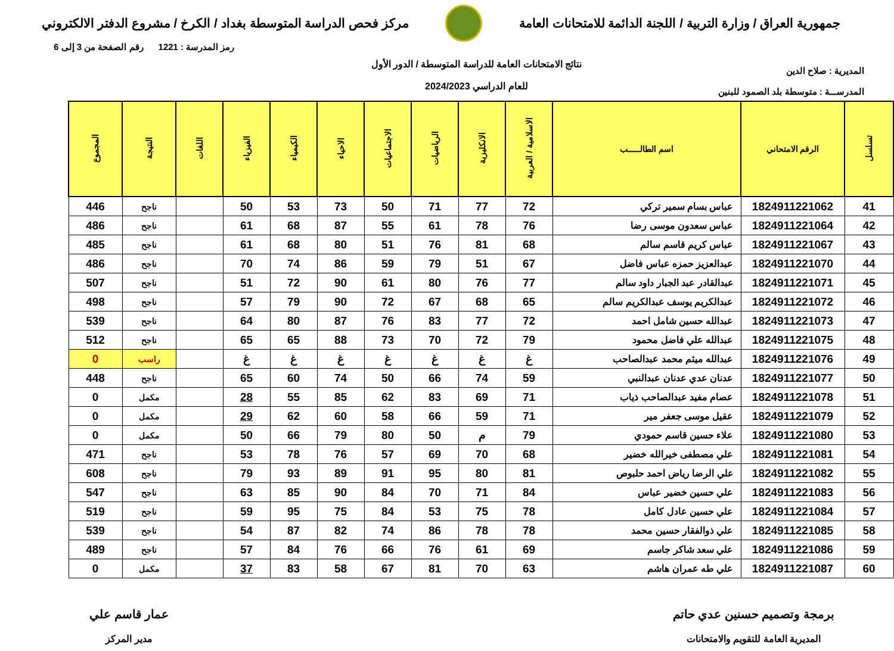جمهورية العراق / وزارة التربية / اللجنة الدائمة للامتحانات العامة
مركز فحص الدراسة المتوسطة بغداد / الكرخ / مشروع الدفتر الالكتروني
المديرية : صلاح الدين
المدرســـة : متوسطة بلد الصمود للبنين
نتائج الامتحانات العامة للدراسة المتوسطة / الدور الأول
للعام الدراسي 2024/2023
رمز المدرسة : 1221 رقم الصفحة من 3 إلى 6
| تسلسل | الرقم الامتحاني | اسم الطالـــــب | الاسلامية / العربية | الانكليزية | الرياضيات | الاجتماعيات | الاحياء | الكيمياء | الفيزياء | اللغات | النتيجة | المجموع |
| --- | --- | --- | --- | --- | --- | --- | --- | --- | --- | --- | --- | --- |
| 41 | 1824911221062 | عباس بسام سمير تركي | 72 | 77 | 71 | 50 | 73 | 53 | 50 | | ناجح | 446 |
| 42 | 1824911221064 | عباس سعدون موسى رضا | 76 | 78 | 61 | 55 | 87 | 68 | 61 | | ناجح | 486 |
| 43 | 1824911221067 | عباس كريم قاسم سالم | 68 | 81 | 76 | 51 | 80 | 68 | 61 | | ناجح | 485 |
| 44 | 1824911221070 | عبدالعزيز حمزه عباس فاضل | 67 | 51 | 79 | 59 | 86 | 74 | 70 | | ناجح | 486 |
| 45 | 1824911221071 | عبدالقادر عبد الجبار داود سالم | 77 | 76 | 80 | 61 | 90 | 72 | 51 | | ناجح | 507 |
| 46 | 1824911221072 | عبدالكريم يوسف عبدالكريم سالم | 65 | 68 | 67 | 72 | 90 | 79 | 57 | | ناجح | 498 |
| 47 | 1824911221073 | عبدالله حسين شامل احمد | 72 | 77 | 83 | 76 | 87 | 80 | 64 | | ناجح | 539 |
| 48 | 1824911221075 | عبدالله علي فاضل محمود | 79 | 72 | 70 | 73 | 88 | 65 | 65 | | ناجح | 512 |
| 49 | 1824911221076 | عبدالله ميثم محمد عبدالصاحب | غ | غ | غ | غ | غ | غ | غ | | راسب | 0 |
| 50 | 1824911221077 | عدنان عدي عدنان عبدالنبي | 59 | 74 | 66 | 50 | 74 | 60 | 65 | | ناجح | 448 |
| 51 | 1824911221078 | عصام مفيد عبدالصاحب ذياب | 71 | 69 | 83 | 62 | 85 | 55 | 28 | | مكمل | 0 |
| 52 | 1824911221079 | عقيل موسى جعفر مير | 71 | 59 | 66 | 58 | 60 | 62 | 29 | | مكمل | 0 |
| 53 | 1824911221080 | علاء حسين قاسم حمودي | 79 | م | 50 | 80 | 79 | 66 | 50 | | مكمل | 0 |
| 54 | 1824911221081 | علي مصطفى خيرالله خضير | 68 | 70 | 69 | 57 | 76 | 78 | 53 | | ناجح | 471 |
| 55 | 1824911221082 | علي الرضا رياض احمد حلبوص | 81 | 80 | 95 | 91 | 89 | 93 | 79 | | ناجح | 608 |
| 56 | 1824911221083 | علي حسين خضير عباس | 84 | 71 | 70 | 84 | 90 | 85 | 63 | | ناجح | 547 |
| 57 | 1824911221084 | علي حسين عادل كامل | 78 | 75 | 53 | 84 | 75 | 95 | 59 | | ناجح | 519 |
| 58 | 1824911221085 | علي ذوالفقار حسين محمد | 78 | 78 | 86 | 74 | 82 | 87 | 54 | | ناجح | 539 |
| 59 | 1824911221086 | علي سعد شاكر جاسم | 69 | 61 | 76 | 66 | 76 | 84 | 57 | | ناجح | 489 |
| 60 | 1824911221087 | علي طه عمران هاشم | 63 | 70 | 81 | 67 | 58 | 83 | 37 | | مكمل | 0 |
برمجة وتصميم حسنين عدي حاتم
المديرية العامة للتقويم والامتحانات
عمار قاسم علي
مدير المركز